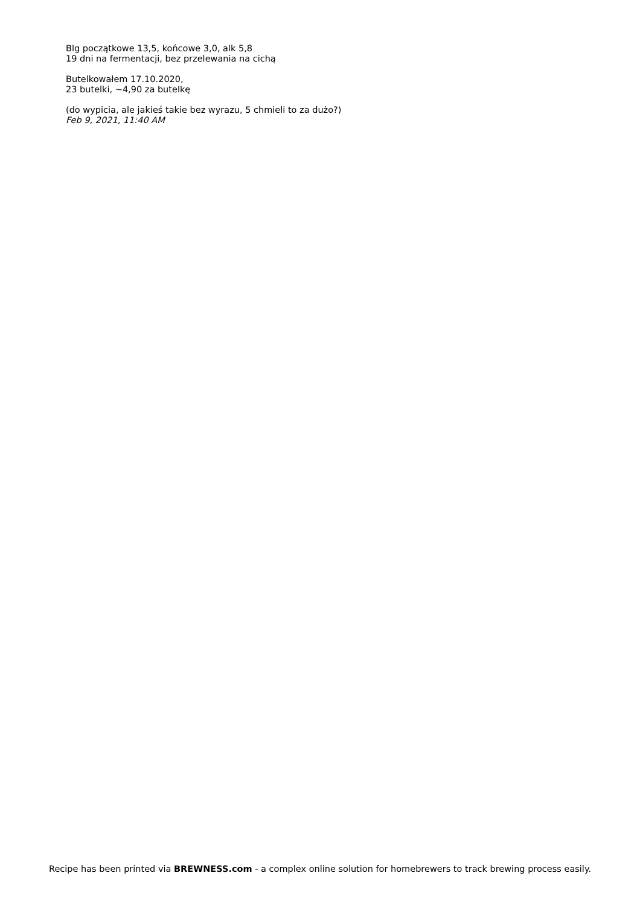Blg początkowe 13,5, końcowe 3,0, alk 5,8
19 dni na fermentacji, bez przelewania na cichą
Butelkowałem 17.10.2020,
23 butelki, ~4,90 za butelkę
(do wypicia, ale jakieś takie bez wyrazu, 5 chmieli to za dużo?)
Feb 9, 2021, 11:40 AM
Recipe has been printed via BREWNESS.com - a complex online solution for homebrewers to track brewing process easily.